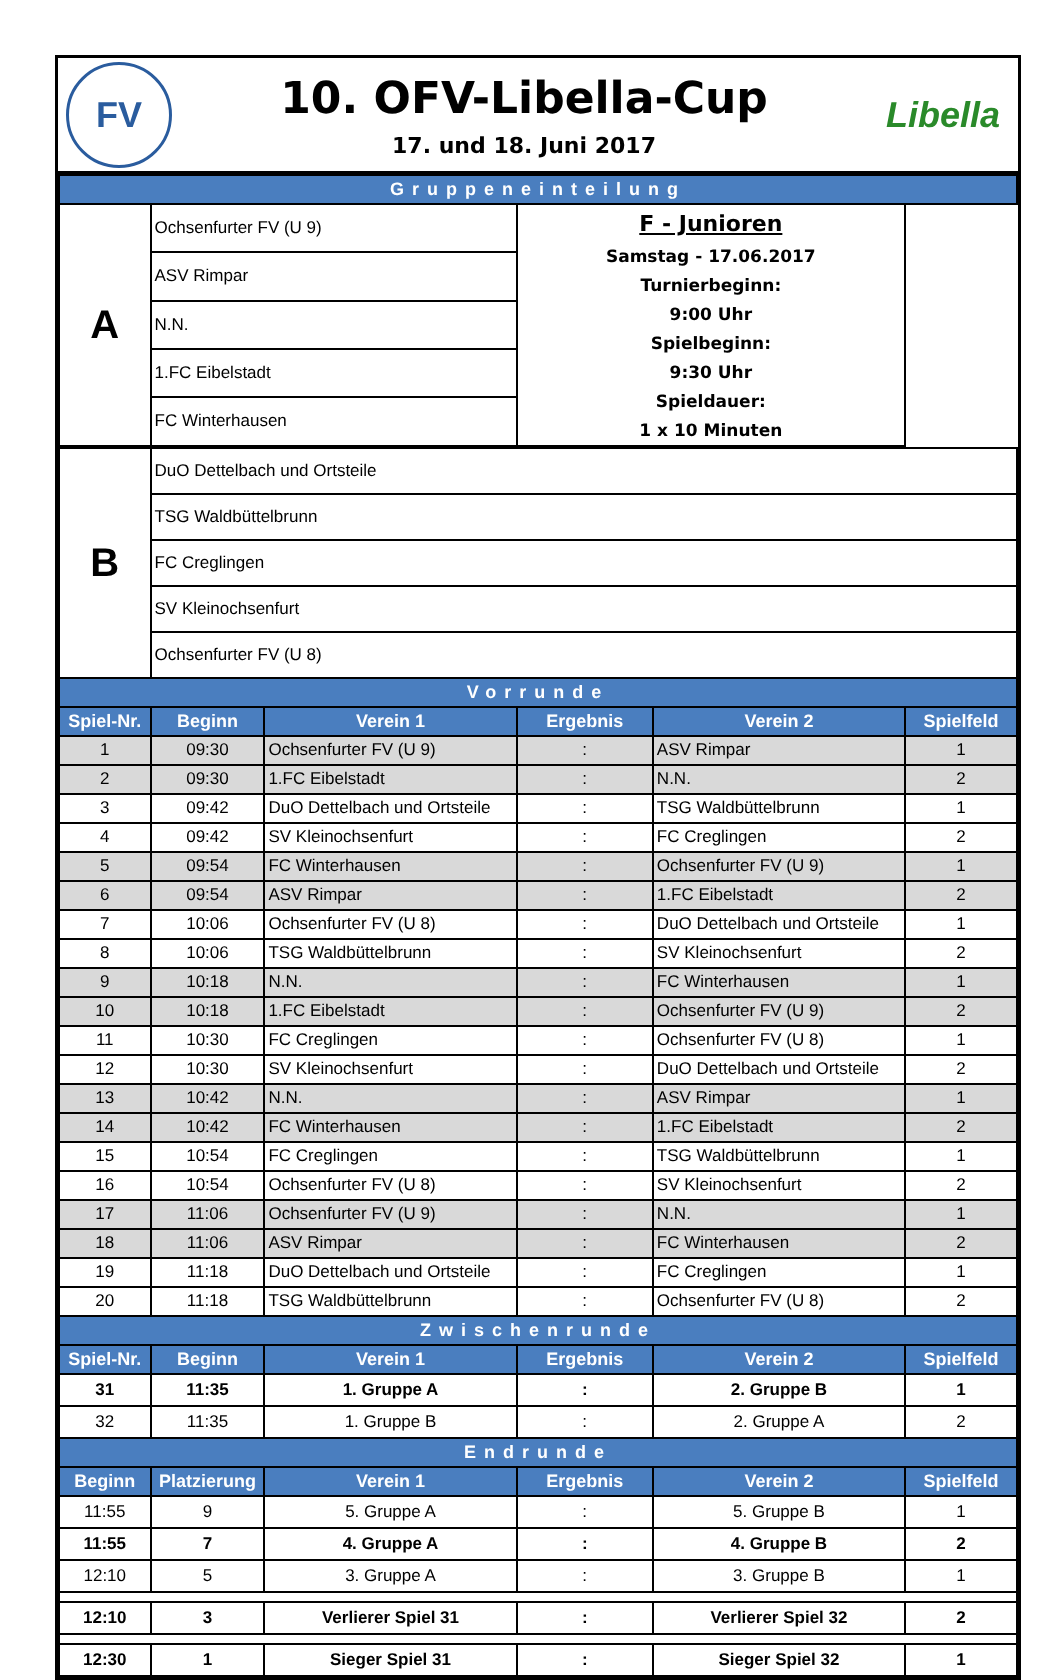FV
10. OFV-Libella-Cup
17. und 18. Juni 2017
Libella
| Gruppeneinteilung | | |
| A | Ochsenfurter FV (U 9) | F - Junioren Samstag - 17.06.2017 Turnierbeginn: 9:00 Uhr Spielbeginn: 9:30 Uhr Spieldauer: 1 x 10 Minuten |
| | ASV Rimpar | |
| | N.N. | |
| | 1.FC Eibelstadt | |
| | FC Winterhausen | |
| B | DuO Dettelbach und Ortsteile | | | | |
| | TSG Waldbüttelbrunn | | | | |
| | FC Creglingen | | | | |
| | SV Kleinochsenfurt | | | | |
| | Ochsenfurter FV (U 8) | | | | |
| Vorrunde | | | | | |
| Spiel-Nr. | Beginn | Verein 1 | Ergebnis | Verein 2 | Spielfeld |
| 1 | 09:30 | Ochsenfurter FV (U 9) | : | ASV Rimpar | 1 |
| 2 | 09:30 | 1.FC Eibelstadt | : | N.N. | 2 |
| 3 | 09:42 | DuO Dettelbach und Ortsteile | : | TSG Waldbüttelbrunn | 1 |
| 4 | 09:42 | SV Kleinochsenfurt | : | FC Creglingen | 2 |
| 5 | 09:54 | FC Winterhausen | : | Ochsenfurter FV (U 9) | 1 |
| 6 | 09:54 | ASV Rimpar | : | 1.FC Eibelstadt | 2 |
| 7 | 10:06 | Ochsenfurter FV (U 8) | : | DuO Dettelbach und Ortsteile | 1 |
| 8 | 10:06 | TSG Waldbüttelbrunn | : | SV Kleinochsenfurt | 2 |
| 9 | 10:18 | N.N. | : | FC Winterhausen | 1 |
| 10 | 10:18 | 1.FC Eibelstadt | : | Ochsenfurter FV (U 9) | 2 |
| 11 | 10:30 | FC Creglingen | : | Ochsenfurter FV (U 8) | 1 |
| 12 | 10:30 | SV Kleinochsenfurt | : | DuO Dettelbach und Ortsteile | 2 |
| 13 | 10:42 | N.N. | : | ASV Rimpar | 1 |
| 14 | 10:42 | FC Winterhausen | : | 1.FC Eibelstadt | 2 |
| 15 | 10:54 | FC Creglingen | : | TSG Waldbüttelbrunn | 1 |
| 16 | 10:54 | Ochsenfurter FV (U 8) | : | SV Kleinochsenfurt | 2 |
| 17 | 11:06 | Ochsenfurter FV (U 9) | : | N.N. | 1 |
| 18 | 11:06 | ASV Rimpar | : | FC Winterhausen | 2 |
| 19 | 11:18 | DuO Dettelbach und Ortsteile | : | FC Creglingen | 1 |
| 20 | 11:18 | TSG Waldbüttelbrunn | : | Ochsenfurter FV (U 8) | 2 |
| Zwischenrunde | | | | | |
| Spiel-Nr. | Beginn | Verein 1 | Ergebnis | Verein 2 | Spielfeld |
| 31 | 11:35 | 1. Gruppe A | : | 2. Gruppe B | 1 |
| 32 | 11:35 | 1. Gruppe B | : | 2. Gruppe A | 2 |
| Endrunde | | | | | |
| Beginn | Platzierung | Verein 1 | Ergebnis | Verein 2 | Spielfeld |
| 11:55 | 9 | 5. Gruppe A | : | 5. Gruppe B | 1 |
| 11:55 | 7 | 4. Gruppe A | : | 4. Gruppe B | 2 |
| 12:10 | 5 | 3. Gruppe A | : | 3. Gruppe B | 1 |
| 12:10 | 3 | Verlierer Spiel 31 | : | Verlierer Spiel 32 | 2 |
| 12:30 | 1 | Sieger Spiel 31 | : | Sieger Spiel 32 | 1 |